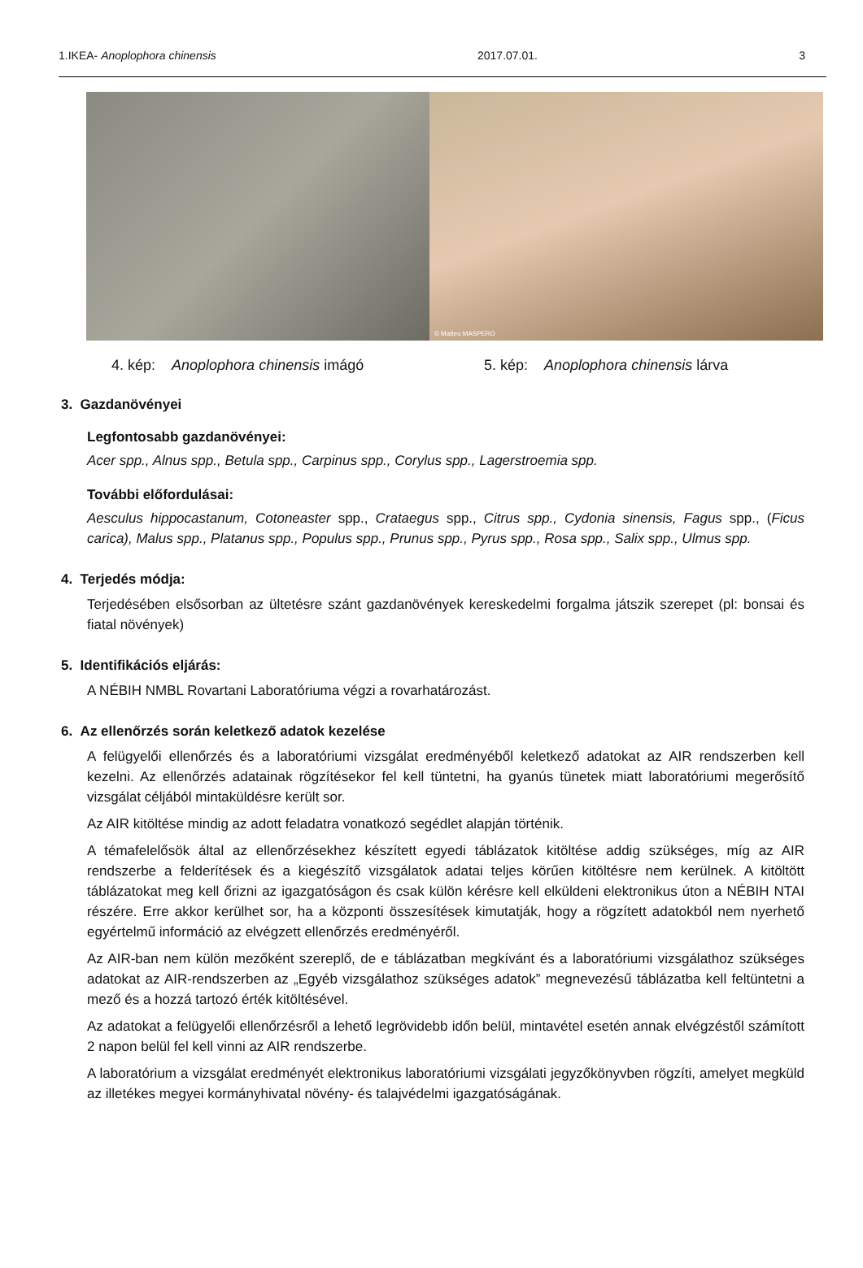1.IKEA- Anoplophora chinensis 2017.07.01. 3
© Matteo MASPERO
4. kép: Anoplophora chinensis imágó 5. kép: Anoplophora chinensis lárva
3. Gazdanövényei
Legfontosabb gazdanövényei:
Acer spp., Alnus spp., Betula spp., Carpinus spp., Corylus spp., Lagerstroemia spp.
További előfordulásai:
Aesculus hippocastanum, Cotoneaster spp., Crataegus spp., Citrus spp., Cydonia sinensis, Fagus spp., (Ficus carica), Malus spp., Platanus spp., Populus spp., Prunus spp., Pyrus spp., Rosa spp., Salix spp., Ulmus spp.
4. Terjedés módja:
Terjedésében elsősorban az ültetésre szánt gazdanövények kereskedelmi forgalma játszik szerepet (pl: bonsai és fiatal növények)
5. Identifikációs eljárás:
A NÉBIH NMBL Rovartani Laboratóriuma végzi a rovarhatározást.
6. Az ellenőrzés során keletkező adatok kezelése
A felügyelői ellenőrzés és a laboratóriumi vizsgálat eredményéből keletkező adatokat az AIR rendszerben kell kezelni. Az ellenőrzés adatainak rögzítésekor fel kell tüntetni, ha gyanús tünetek miatt laboratóriumi megerősítő vizsgálat céljából mintaküldésre került sor.
Az AIR kitöltése mindig az adott feladatra vonatkozó segédlet alapján történik.
A témafelelősök által az ellenőrzésekhez készített egyedi táblázatok kitöltése addig szükséges, míg az AIR rendszerbe a felderítések és a kiegészítő vizsgálatok adatai teljes körűen kitöltésre nem kerülnek. A kitöltött táblázatokat meg kell őrizni az igazgatóságon és csak külön kérésre kell elküldeni elektronikus úton a NÉBIH NTAI részére. Erre akkor kerülhet sor, ha a központi összesítések kimutatják, hogy a rögzített adatokból nem nyerhető egyértelmű információ az elvégzett ellenőrzés eredményéről.
Az AIR-ban nem külön mezőként szereplő, de e táblázatban megkívánt és a laboratóriumi vizsgálathoz szükséges adatokat az AIR-rendszerben az „Egyéb vizsgálathoz szükséges adatok” megnevezésű táblázatba kell feltüntetni a mező és a hozzá tartozó érték kitöltésével.
Az adatokat a felügyelői ellenőrzésről a lehető legrövidebb időn belül, mintavétel esetén annak elvégzéstől számított 2 napon belül fel kell vinni az AIR rendszerbe.
A laboratórium a vizsgálat eredményét elektronikus laboratóriumi vizsgálati jegyzőkönyvben rögzíti, amelyet megküld az illetékes megyei kormányhivatal növény- és talajvédelmi igazgatóságának.